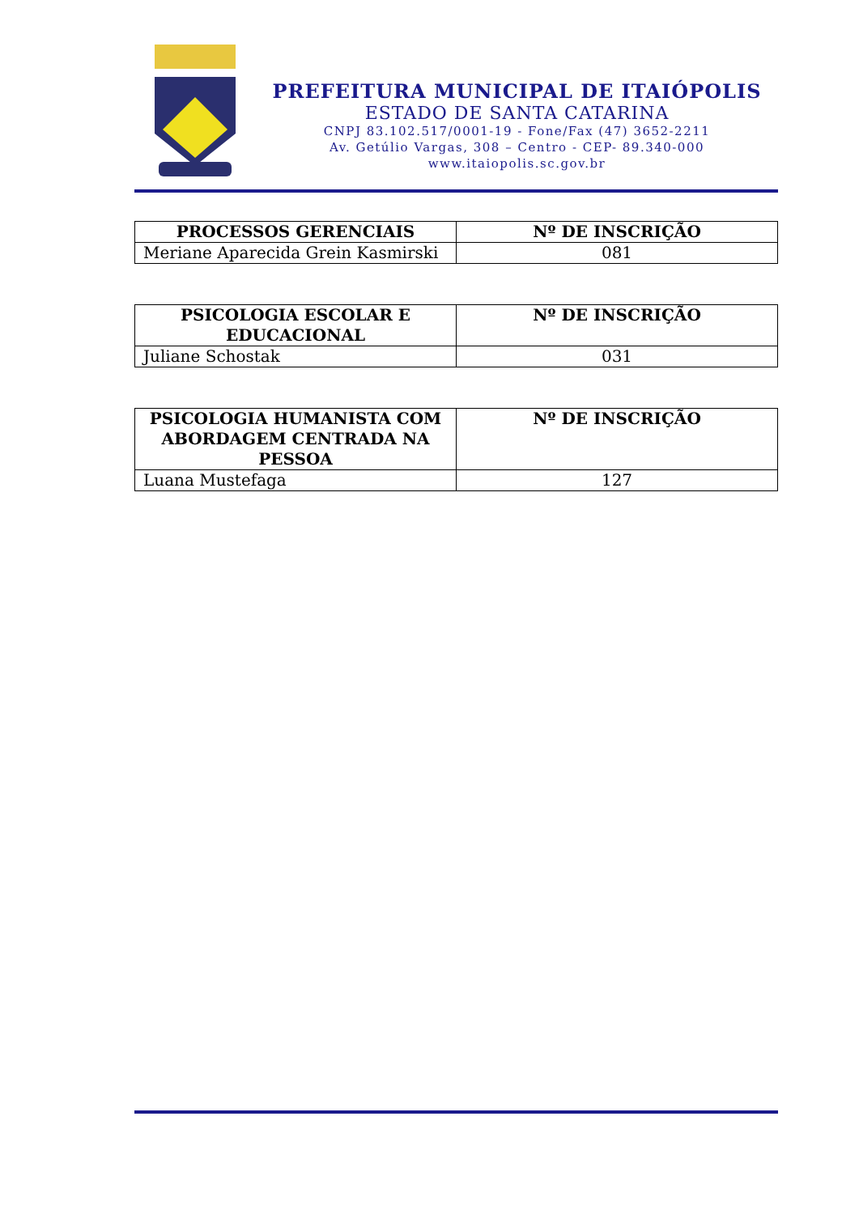PREFEITURA MUNICIPAL DE ITAIÓPOLIS
ESTADO DE SANTA CATARINA
CNPJ 83.102.517/0001-19 - Fone/Fax (47) 3652-2211
Av. Getúlio Vargas, 308 – Centro - CEP- 89.340-000
www.itaiopolis.sc.gov.br
| PROCESSOS GERENCIAIS | Nº DE INSCRIÇÃO |
| --- | --- |
| Meriane Aparecida Grein Kasmirski | 081 |
| PSICOLOGIA ESCOLAR E EDUCACIONAL | Nº DE INSCRIÇÃO |
| --- | --- |
| Juliane Schostak | 031 |
| PSICOLOGIA HUMANISTA COM ABORDAGEM CENTRADA NA PESSOA | Nº DE INSCRIÇÃO |
| --- | --- |
| Luana Mustefaga | 127 |